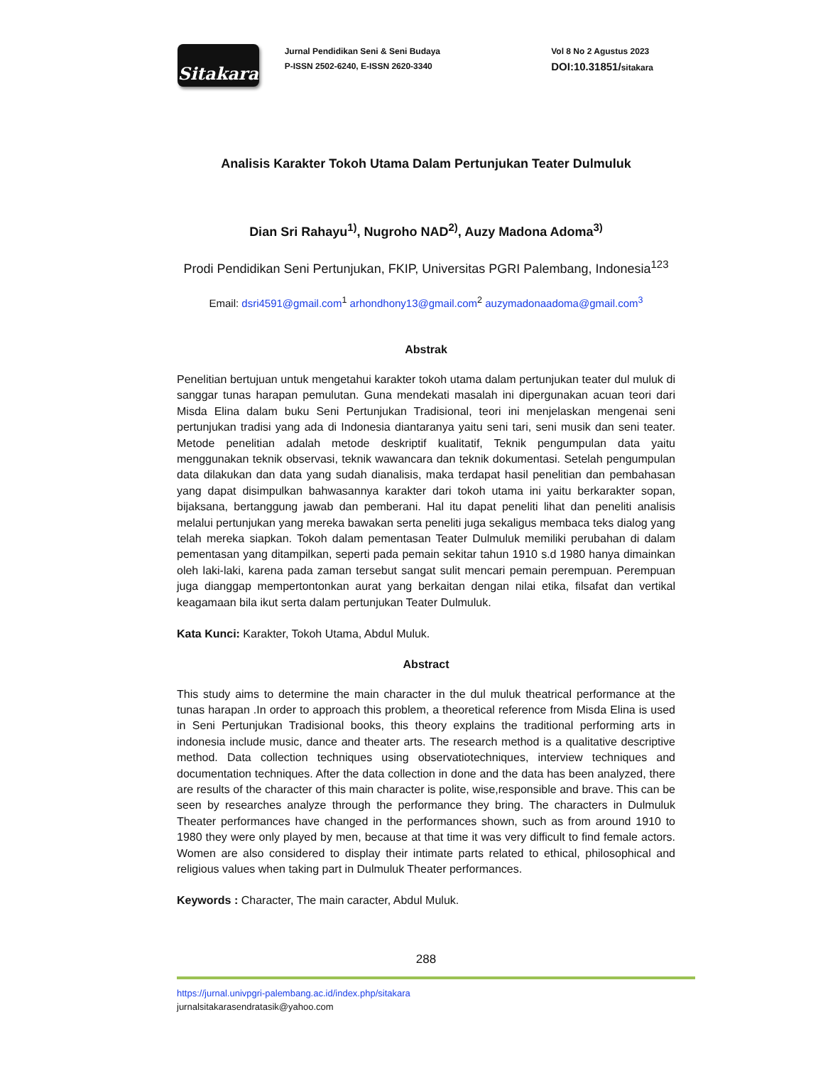Sitakara
Jurnal Pendidikan Seni & Seni Budaya
P-ISSN 2502-6240, E-ISSN 2620-3340
Vol 8 No 2 Agustus 2023
DOI:10.31851/sitakara
Analisis Karakter Tokoh Utama Dalam Pertunjukan Teater Dulmuluk
Dian Sri Rahayu<sup>1)</sup>, Nugroho NAD<sup>2)</sup>, Auzy Madona Adoma<sup>3)</sup>
Prodi Pendidikan Seni Pertunjukan, FKIP, Universitas PGRI Palembang, Indonesia<sup>123</sup>
Email: dsri4591@gmail.com<sup>1</sup> arhondhony13@gmail.com<sup>2</sup> auzymadonaadoma@gmail.com<sup>3</sup>
Abstrak
Penelitian bertujuan untuk mengetahui karakter tokoh utama dalam pertunjukan teater dul muluk di sanggar tunas harapan pemulutan. Guna mendekati masalah ini dipergunakan acuan teori dari Misda Elina dalam buku Seni Pertunjukan Tradisional, teori ini menjelaskan mengenai seni pertunjukan tradisi yang ada di Indonesia diantaranya yaitu seni tari, seni musik dan seni teater. Metode penelitian adalah metode deskriptif kualitatif, Teknik pengumpulan data yaitu menggunakan teknik observasi, teknik wawancara dan teknik dokumentasi. Setelah pengumpulan data dilakukan dan data yang sudah dianalisis, maka terdapat hasil penelitian dan pembahasan yang dapat disimpulkan bahwasannya karakter dari tokoh utama ini yaitu berkarakter sopan, bijaksana, bertanggung jawab dan pemberani. Hal itu dapat peneliti lihat dan peneliti analisis melalui pertunjukan yang mereka bawakan serta peneliti juga sekaligus membaca teks dialog yang telah mereka siapkan. Tokoh dalam pementasan Teater Dulmuluk memiliki perubahan di dalam pementasan yang ditampilkan, seperti pada pemain sekitar tahun 1910 s.d 1980 hanya dimainkan oleh laki-laki, karena pada zaman tersebut sangat sulit mencari pemain perempuan. Perempuan juga dianggap mempertontonkan aurat yang berkaitan dengan nilai etika, filsafat dan vertikal keagamaan bila ikut serta dalam pertunjukan Teater Dulmuluk.
Kata Kunci: Karakter, Tokoh Utama, Abdul Muluk.
Abstract
This study aims to determine the main character in the dul muluk theatrical performance at the tunas harapan .In order to approach this problem, a theoretical reference from Misda Elina is used in Seni Pertunjukan Tradisional books, this theory explains the traditional performing arts in indonesia include music, dance and theater arts. The research method is a qualitative descriptive method. Data collection techniques using observatiotechniques, interview techniques and documentation techniques. After the data collection in done and the data has been analyzed, there are results of the character of this main character is polite, wise,responsible and brave. This can be seen by researches analyze through the performance they bring. The characters in Dulmuluk Theater performances have changed in the performances shown, such as from around 1910 to 1980 they were only played by men, because at that time it was very difficult to find female actors. Women are also considered to display their intimate parts related to ethical, philosophical and religious values when taking part in Dulmuluk Theater performances.
Keywords : Character, The main caracter, Abdul Muluk.
288
https://jurnal.univpgri-palembang.ac.id/index.php/sitakara
jurnalsitakarasendratasik@yahoo.com